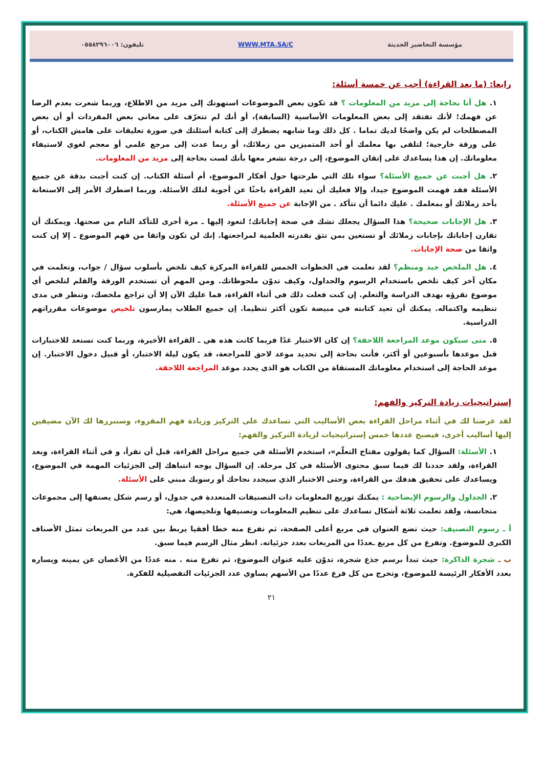مؤسسة التحاضير الحديثة WWW.MTA.SA/C تليفون: ٠٥٥٨٣٩٦٠٠٦
رابعا: (ما بعد القراءة) أجب عن خمسة أسئلة:
١. هل أنا بحاجة إلى مزيد من المعلومات ؟ قد تكون بعض الموضوعات استهوتك إلى مزيد من الاطلاع، وربما شعرت بعدم الرضا عن فهمك؛ لأنك تفتقد إلى بعض المعلومات الأساسية (السابقة)، أو أنك لم تتعرّف على معاني بعض المفردات أو أن بعض المصطلحات لم يكن واضحًا لديك تماما . كل ذلك وما شابهه يضطرك إلى كتابة أسئلتك في صورة تعليقات على هامش الكتاب، أو على ورقة خارجية؛ لتلقى بها معلمك أو أحد المتميزين من زملائك، أو ربما عدت إلى مرجع علمي أو معجم لغوي لاستيفاء معلوماتك. إن هذا يساعدك على إتقان الموضوع، إلى درجة تشعر معها بأنك لست بحاجة إلى مزيد من المعلومات.
٢. هل أجبت عن جميع الأسئلة؟ سواء تلك التي طرحتها حول أفكار الموضوع، أم أسئلة الكتاب. إن كنت أجبت بدقة عن جميع الأسئلة فقد فهمت الموضوع جيدا، وإلا فعليك أن تعيد القراءة باحثًا عن أجوبة لتلك الأسئلة. وربما اضطرك الأمر إلى الاستعانة بأحد زملائك أو بمعلمك . عليك دائما أن تتأكد . من الإجابة عن جميع الأسئلة.
٣. هل الإجابات صحيحة؟ هذا السؤال يجعلك تشك في صحة إجاباتك؛ لتعود إليها ـ مرة أخرى للتأكد التام من صحتها. ويمكنك أن تقارن إجاباتك بإجابات زملائك أو تستعين بمن تثق بقدرته العلمية لمراجعتها. إنك لن تكون واثقا من فهم الموضوع ـ إلا إن كنت واثقا من صحة الإجابات.
٤. هل الملخص جيد ومنظم؟ لقد تعلمت في الخطوات الخمس للقراءة المركزة كيف تلخص بأسلوب سؤال / جواب، وتعلمت في مكان آخر كيف تلخص باستخدام الرسوم والجداول، وكيف تدوّن ملحوظاتك. ومن المهم أن تستخدم الورقة والقلم لتلخص أي موضوع تقرؤه بهدف الدراسة والتعلم. إن كنت فعلت ذلك في أثناء القراءة، فما عليك الآن إلا أن تراجع ملخصك، وتنظر في مدى تنظيمه واكتماله. يمكنك أن تعيد كتابته في مبيضة تكون أكثر تنظيما. إن جميع الطلاب يمارسون تلخيص موضوعات مقرراتهم الدراسية.
٥. متى سيكون موعد المراجعة اللاحقة؟ إن كان الاختبار غدًا فربما كانت هذه هي ـ القراءة الأخيرة، وربما كنت تستعد للاختبارات قبل موعدها بأسبوعين أو أكثر، فأنت بحاجة إلى تحديد موعد لاحق للمراجعة، قد يكون ليلة الاختبار، أو قبيل دخول الاختبار. إن موعد الحاجة إلى استخدام معلوماتك المستقاة من الكتاب هو الذي يحدد موعد المراجعة اللاحقة.
إستراتيجيات زيادة التركيز والفهم:
لقد عرضنا لك في أثناء مراحل القراءة بعض الأساليب التي تساعدك على التركيز وزيادة فهم المقروء، وسنبرزها لك الآن مضيفين إليها أساليب أخرى، فيصبح عددها خمس إستراتيجيات لزيادة التركيز والفهم:
١. الأسئلة: السؤال كما يقولون مفتاح التعلّم»، استخدم الأسئلة في جميع مراحل القراءة، قبل أن تقرأ، و في أثناء القراءة، وبعد القراءة، ولقد حددنا لك فيما سبق محتوى الأسئلة في كل مرحلة. إن السؤال يوجه انتباهك إلى الجزئيات المهمة في الموضوع، ويساعدك على تحقيق هدفك من القراءة، وحتى الاختبار الذي سيحدد نجاحك أو رسوبك مبني على الأسئلة.
٢. الجداول والرسوم الإيضاحية : يمكنك توزيع المعلومات ذات التصنيفات المتعددة في جدول، أو رسم شكل يصنفها إلى مجموعات متجانسة، ولقد تعلمت ثلاثة أشكال تساعدك على تنظيم المعلومات وتصنيفها وتلخيصها، هي:
أ ـ رسوم التصنيف: حيث تضع العنوان في مربع أعلى الصفحة، ثم تفرع منه خطا أفقيا يربط بين عدد من المربعات تمثل الأصناف الكبرى للموضوع. وتفرع من كل مربع ـعددًا من المربعات بعدد جزئياته. انظر مثال الرسم فيما سبق.
ب ـ شجرة الذاكرة: حيث تبدأ برسم جذع شجرة، تدوّن عليه عنوان الموضوع، ثم تفرع منه . منه عددًا من الأغصان عن يمينه ويساره بعدد الأفكار الرئيسة للموضوع، وتخرج من كل فرع عددًا من الأسهم يساوي عدد الجزئيات التفصيلية للفكرة.
٢١